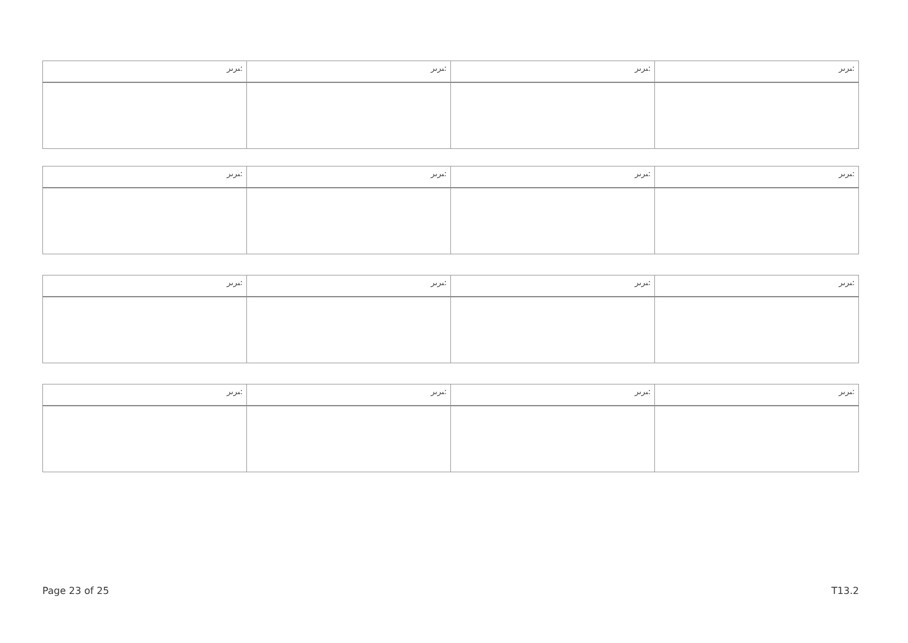| ﯩﺮﯨﺮ: | ﯩﺮﯨﺮ: | ﯩﺮﯨﺮ: | ﯩﺮﯨﺮ: |
| --- | --- | --- | --- |
| ﯩﺮﯨﺮ: | ﯩﺮﯨﺮ: | ﯩﺮﯨﺮ: | ﯩﺮﯨﺮ: |
| --- | --- | --- | --- |
| ﯩﺮﯨﺮ: | ﯩﺮﯨﺮ: | ﯩﺮﯨﺮ: | ﯩﺮﯨﺮ: |
| --- | --- | --- | --- |
| ﯩﺮﯨﺮ: | ﯩﺮﯨﺮ: | ﯩﺮﯨﺮ: | ﯩﺮﯨﺮ: |
| --- | --- | --- | --- |
Page 23 of 25 T13.2